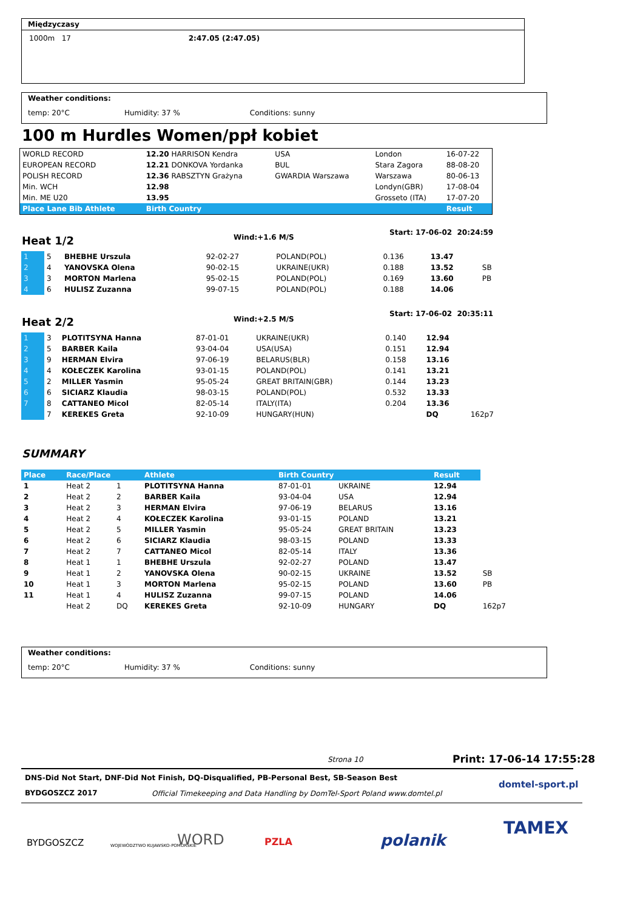Międzyczasy
1000m 17 2:47.05 (2:47.05)
Weather conditions:
temp: 20°C Humidity: 37 % Conditions: sunny
100 m Hurdles Women/ppł kobiet
| WORLD RECORD | 12.20 HARRISON Kendra | USA | London | 16-07-22 |
| EUROPEAN RECORD | 12.21 DONKOVA Yordanka | BUL | Stara Zagora | 88-08-20 |
| POLISH RECORD | 12.36 RABSZTYN Grażyna | GWARDIA Warszawa | Warszawa | 80-06-13 |
| Min. WCH | 12.98 | | Londyn(GBR) | 17-08-04 |
| Min. ME U20 | 13.95 | | Grosseto (ITA) | 17-07-20 |
| Place Lane Bib Athlete | Birth Country | | | Result |
Heat 1/2 Wind:+1.6 M/S
Start: 17-06-02 20:24:59
| 1 | 5 | BHEBHE Urszula | 92-02-27 | POLAND(POL) | 0.136 | 13.47 | |
| 2 | 4 | YANOVSKA Olena | 90-02-15 | UKRAINE(UKR) | 0.188 | 13.52 | SB |
| 3 | 3 | MORTON Marlena | 95-02-15 | POLAND(POL) | 0.169 | 13.60 | PB |
| 4 | 6 | HULISZ Zuzanna | 99-07-15 | POLAND(POL) | 0.188 | 14.06 | |
Heat 2/2 Wind:+2.5 M/S
Start: 17-06-02 20:35:11
| 1 | 3 | PLOTITSYNA Hanna | 87-01-01 | UKRAINE(UKR) | 0.140 | 12.94 | |
| 2 | 5 | BARBER Kaila | 93-04-04 | USA(USA) | 0.151 | 12.94 | |
| 3 | 9 | HERMAN Elvira | 97-06-19 | BELARUS(BLR) | 0.158 | 13.16 | |
| 4 | 4 | KOŁECZEK Karolina | 93-01-15 | POLAND(POL) | 0.141 | 13.21 | |
| 5 | 2 | MILLER Yasmin | 95-05-24 | GREAT BRITAIN(GBR) | 0.144 | 13.23 | |
| 6 | 6 | SICIARZ Klaudia | 98-03-15 | POLAND(POL) | 0.532 | 13.33 | |
| 7 | 8 | CATTANEO Micol | 82-05-14 | ITALY(ITA) | 0.204 | 13.36 | |
| | 7 | KEREKES Greta | 92-10-09 | HUNGARY(HUN) | | DQ | 162p7 |
SUMMARY
| Place | Race/Place | | Athlete | Birth Country | | Result | |
| --- | --- | --- | --- | --- | --- | --- | --- |
| 1 | Heat 2 | 1 | PLOTITSYNA Hanna | 87-01-01 | UKRAINE | 12.94 | |
| 2 | Heat 2 | 2 | BARBER Kaila | 93-04-04 | USA | 12.94 | |
| 3 | Heat 2 | 3 | HERMAN Elvira | 97-06-19 | BELARUS | 13.16 | |
| 4 | Heat 2 | 4 | KOŁECZEK Karolina | 93-01-15 | POLAND | 13.21 | |
| 5 | Heat 2 | 5 | MILLER Yasmin | 95-05-24 | GREAT BRITAIN | 13.23 | |
| 6 | Heat 2 | 6 | SICIARZ Klaudia | 98-03-15 | POLAND | 13.33 | |
| 7 | Heat 2 | 7 | CATTANEO Micol | 82-05-14 | ITALY | 13.36 | |
| 8 | Heat 1 | 1 | BHEBHE Urszula | 92-02-27 | POLAND | 13.47 | |
| 9 | Heat 1 | 2 | YANOVSKA Olena | 90-02-15 | UKRAINE | 13.52 | SB |
| 10 | Heat 1 | 3 | MORTON Marlena | 95-02-15 | POLAND | 13.60 | PB |
| 11 | Heat 1 | 4 | HULISZ Zuzanna | 99-07-15 | POLAND | 14.06 | |
| | Heat 2 | DQ | KEREKES Greta | 92-10-09 | HUNGARY | DQ | 162p7 |
Weather conditions:
temp: 20°C Humidity: 37 % Conditions: sunny
Strona 10 Print: 17-06-14 17:55:28
DNS-Did Not Start, DNF-Did Not Finish, DQ-Disqualified, PB-Personal Best, SB-Season Best
BYDGOSZCZ 2017
Official Timekeeping and Data Handling by DomTel-Sport Poland www.domtel.pl
domtel-sport.pl
BYDGOSZCZ WOJEWÓDZTWO KUJAWSKO-POMORSKIE WORD PZLA polanik
TAMEX